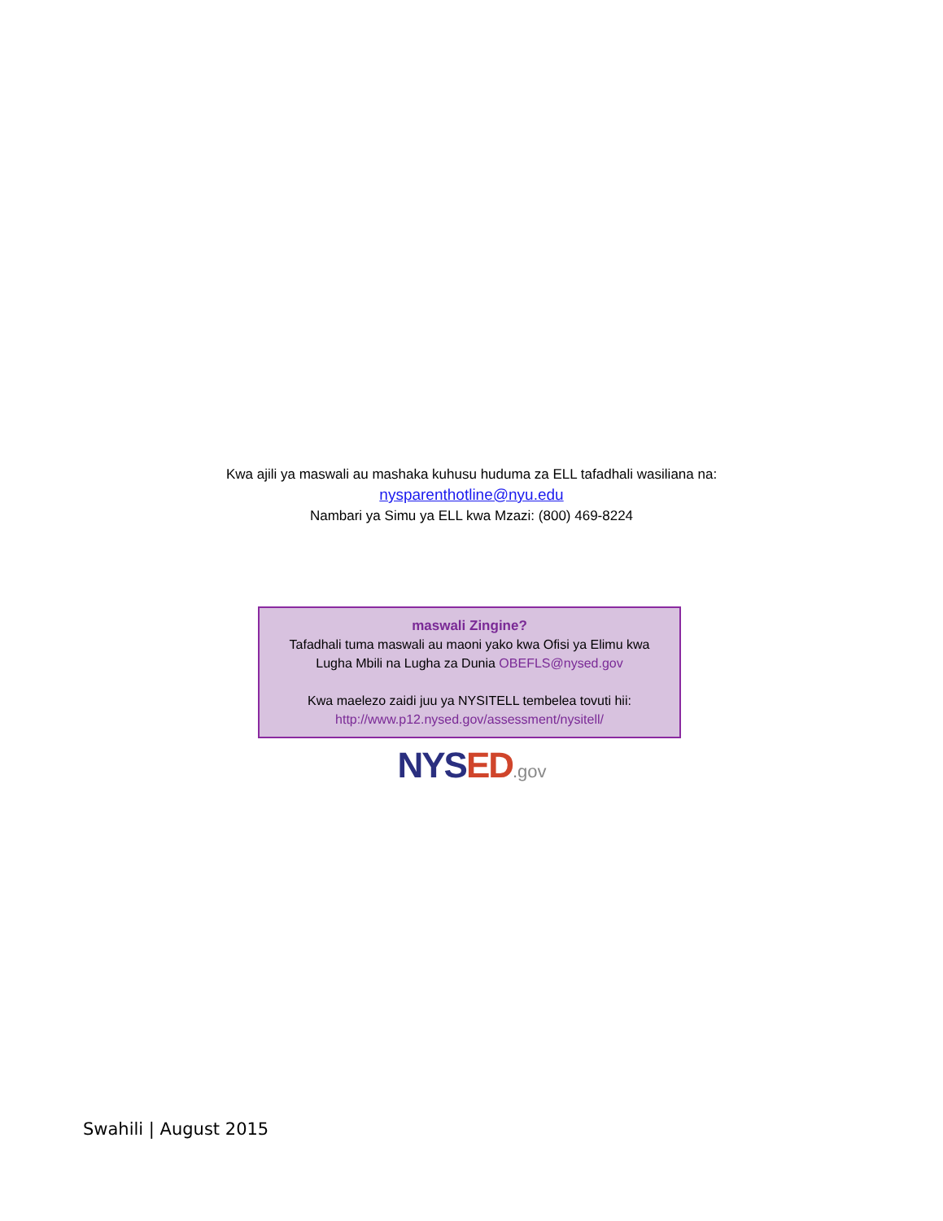Kwa ajili ya maswali au mashaka kuhusu huduma za ELL tafadhali wasiliana na:
nysparenthotline@nyu.edu
Nambari ya Simu ya ELL kwa Mzazi: (800) 469-8224
maswali Zingine?
Tafadhali tuma maswali au maoni yako kwa Ofisi ya Elimu kwa
Lugha Mbili na Lugha za Dunia OBEFLS@nysed.gov
Kwa maelezo zaidi juu ya NYSITELL tembelea tovuti hii:
http://www.p12.nysed.gov/assessment/nysitell/
NYSED.gov
Swahili | August 2015